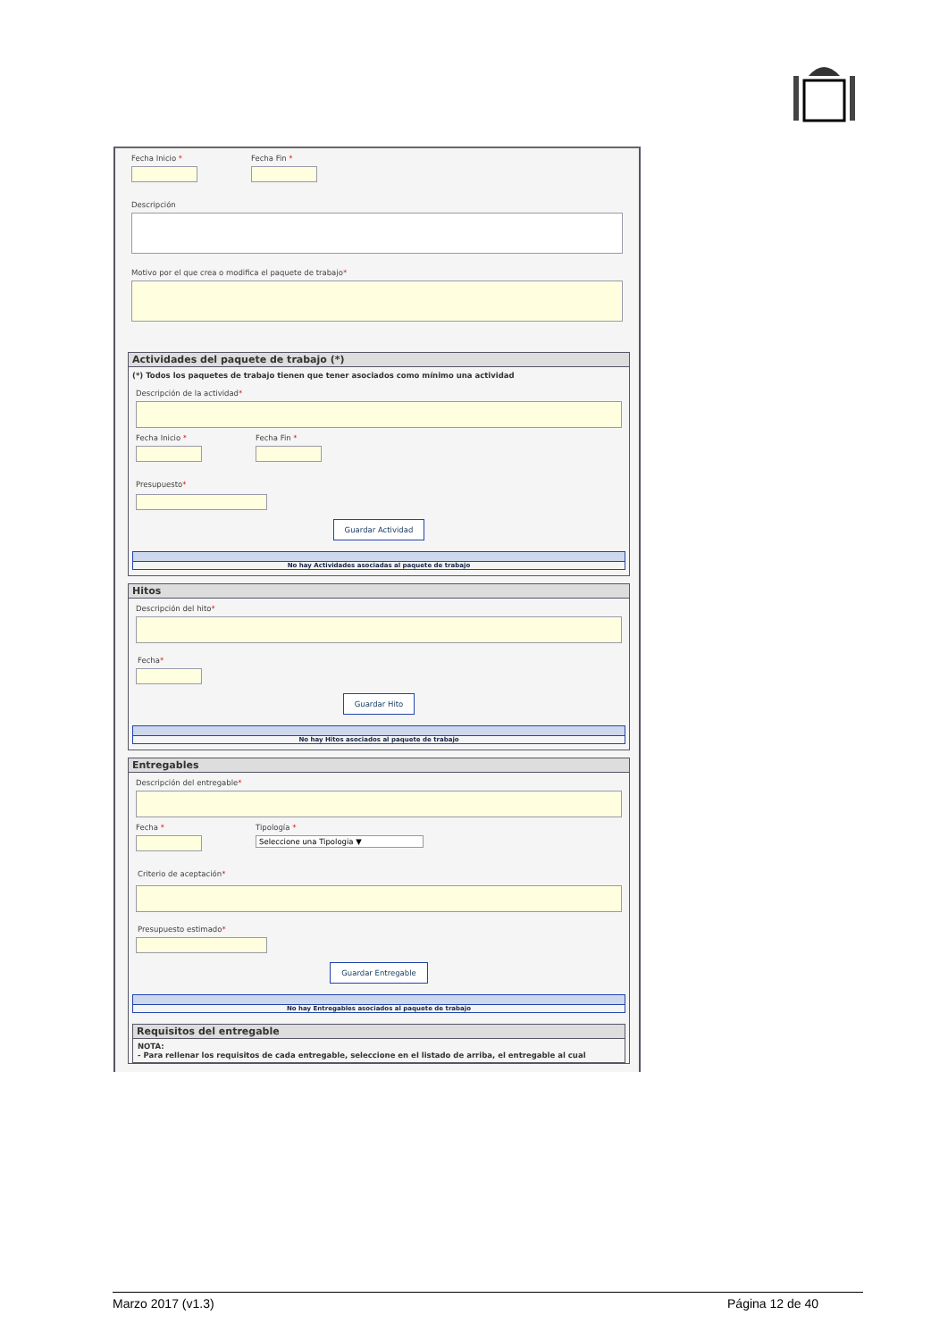Fecha Inicio * Fecha Fin *
Descripción
Motivo por el que crea o modifica el paquete de trabajo*
Actividades del paquete de trabajo (*)
(*) Todos los paquetes de trabajo tienen que tener asociados como mínimo una actividad
Descripción de la actividad*
Fecha Inicio * Fecha Fin *
Presupuesto*
Guardar Actividad
No hay Actividades asociadas al paquete de trabajo
Hitos
Descripción del hito*
Fecha*
Guardar Hito
No hay Hitos asociados al paquete de trabajo
Entregables
Descripción del entregable*
Fecha * Tipología *
Seleccione una Tipologia ▼
Criterio de aceptación*
Presupuesto estimado*
Guardar Entregable
No hay Entregables asociados al paquete de trabajo
Requisitos del entregable
NOTA:
- Para rellenar los requisitos de cada entregable, seleccione en el listado de arriba, el entregable al cual
Marzo 2017 (v1.3) Página 12 de 40